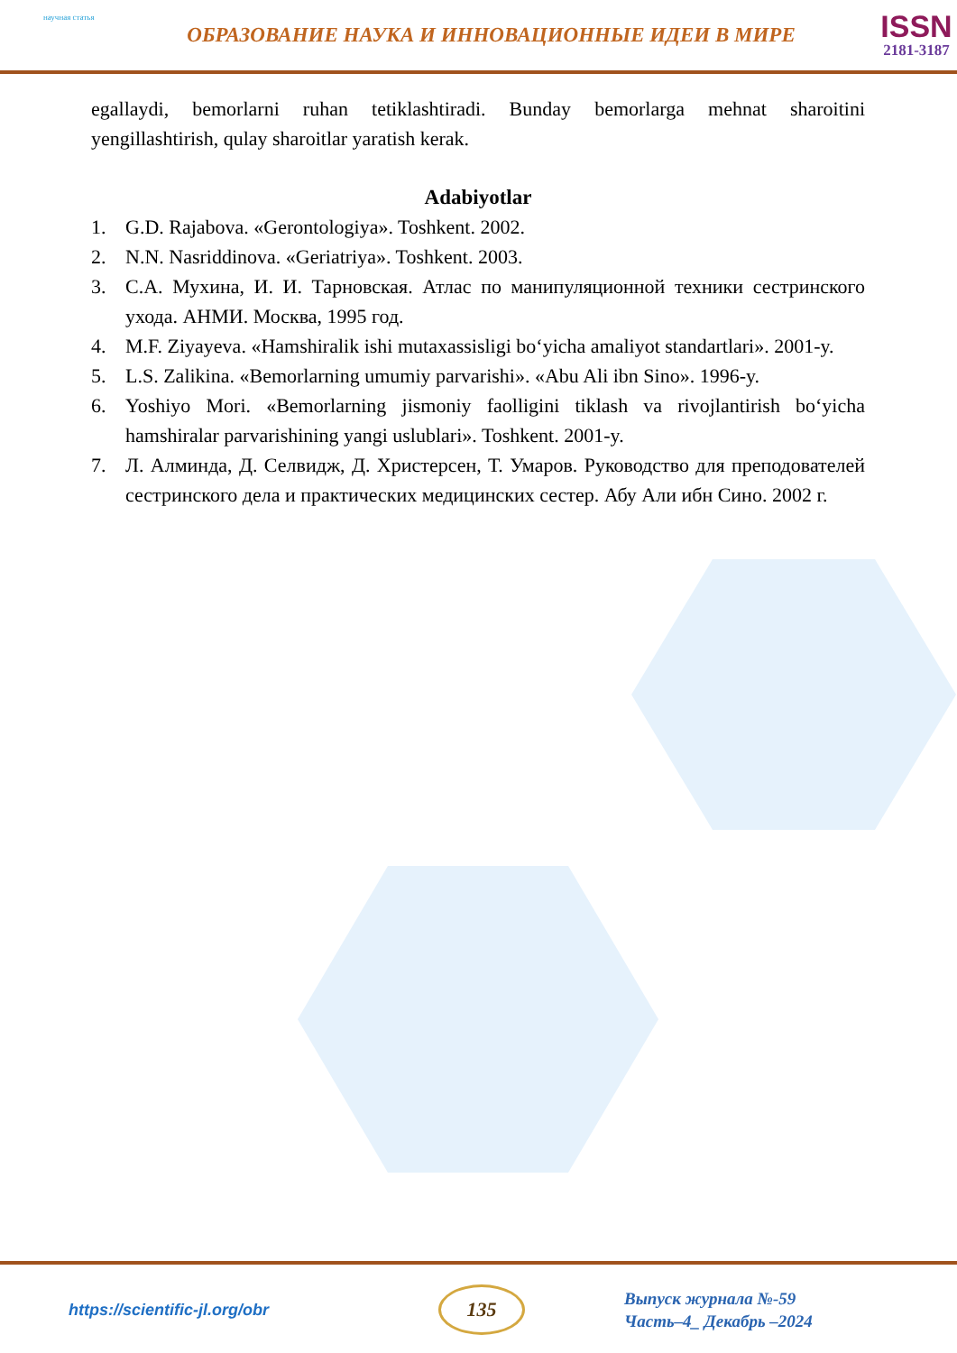научная статья
ОБРАЗОВАНИЕ НАУКА И ИННОВАЦИОННЫЕ ИДЕИ В МИРЕ
ISSN
2181-3187
egallaydi, bemorlarni ruhan tetiklashtiradi. Bunday bemorlarga mehnat sharoitini yengillashtirish, qulay sharoitlar yaratish kerak.
Adabiyotlar
1. G.D. Rajabova. «Gerontologiya». Toshkent. 2002.
2. N.N. Nasriddinova. «Geriatriya». Toshkent. 2003.
3. С.А. Мухина, И. И. Тарновская. Атлас по манипуляционной техники сестринского ухода. АНМИ. Москва, 1995 год.
4. M.F. Ziyayeva. «Hamshiralik ishi mutaxassisligi bo‘yicha amaliyot standartlari». 2001-y.
5. L.S. Zalikina. «Bemorlarning umumiy parvarishi». «Abu Ali ibn Sino». 1996-y.
6. Yoshiyo Mori. «Bemorlarning jismoniy faolligini tiklash va rivojlantirish bo‘yicha hamshiralar parvarishining yangi uslublari». Toshkent. 2001-y.
7. Л. Алминда, Д. Селвидж, Д. Христерсен, Т. Умаров. Руководство для преподователей сестринского дела и практических медицинских сестер. Абу Али ибн Сино. 2002 г.
https://scientific-jl.org/obr
135
Выпуск журнала №-59
Часть–4_ Декабрь –2024